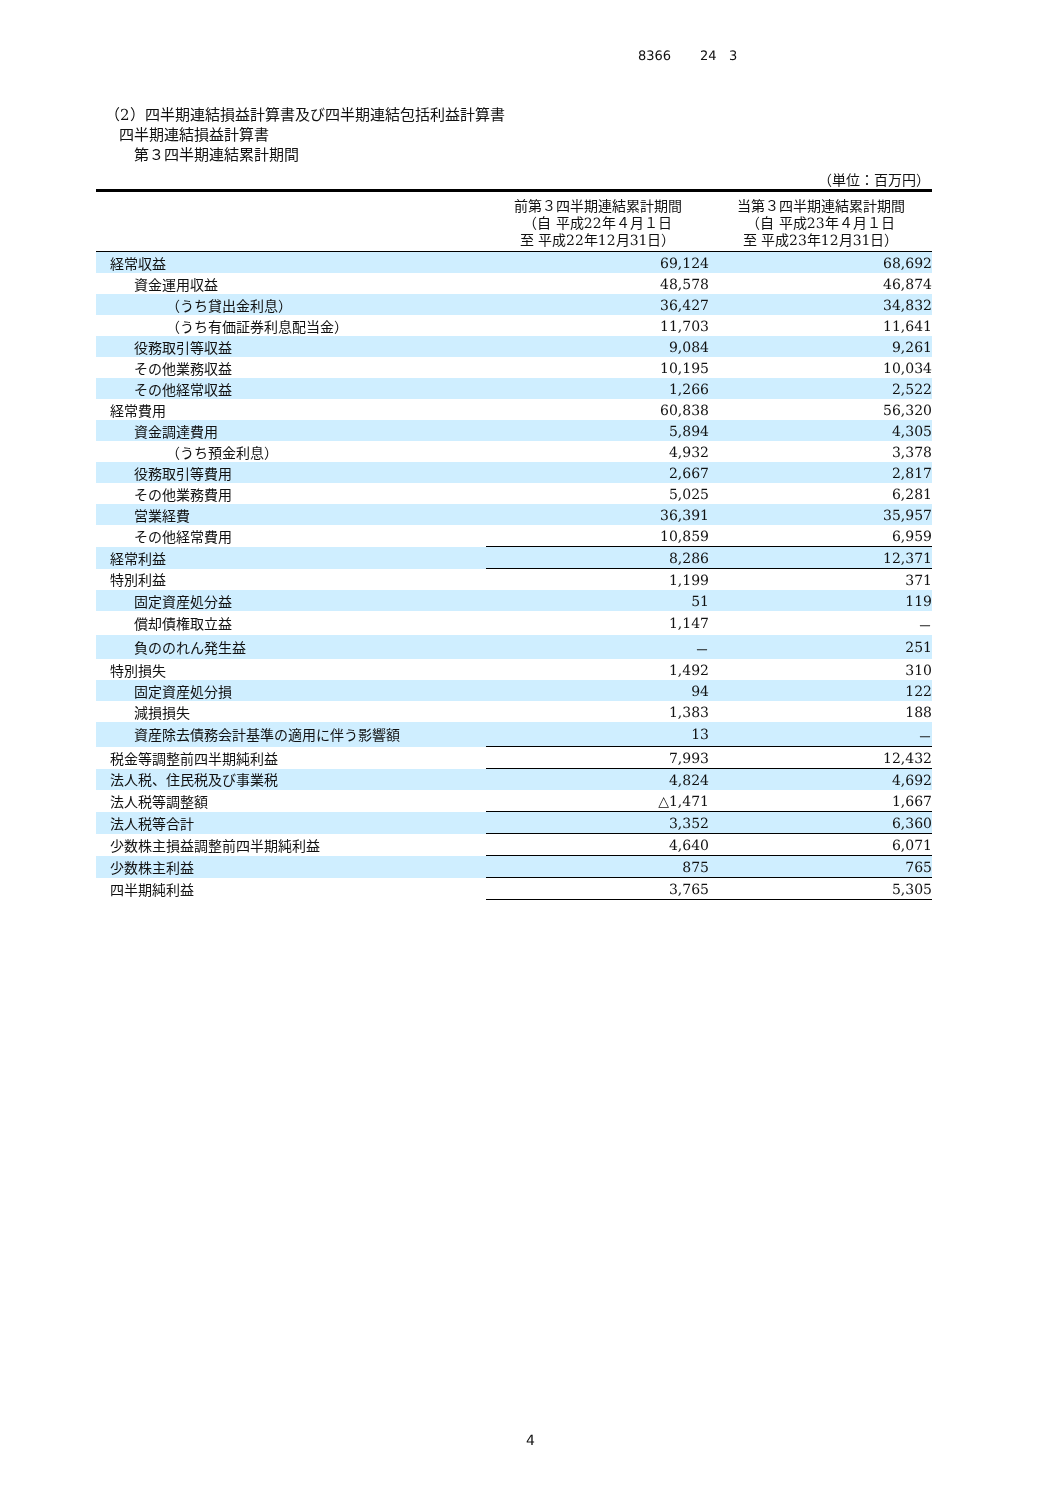8366 24 3
（2）四半期連結損益計算書及び四半期連結包括利益計算書
四半期連結損益計算書
第３四半期連結累計期間
（単位：百万円）
| | 前第３四半期連結累計期間 （自 平成22年４月１日 至 平成22年12月31日） | 当第３四半期連結累計期間 （自 平成23年４月１日 至 平成23年12月31日） |
| --- | --- | --- |
| 経常収益 | 69,124 | 68,692 |
| 資金運用収益 | 48,578 | 46,874 |
| （うち貸出金利息） | 36,427 | 34,832 |
| （うち有価証券利息配当金） | 11,703 | 11,641 |
| 役務取引等収益 | 9,084 | 9,261 |
| その他業務収益 | 10,195 | 10,034 |
| その他経常収益 | 1,266 | 2,522 |
| 経常費用 | 60,838 | 56,320 |
| 資金調達費用 | 5,894 | 4,305 |
| （うち預金利息） | 4,932 | 3,378 |
| 役務取引等費用 | 2,667 | 2,817 |
| その他業務費用 | 5,025 | 6,281 |
| 営業経費 | 36,391 | 35,957 |
| その他経常費用 | 10,859 | 6,959 |
| 経常利益 | 8,286 | 12,371 |
| 特別利益 | 1,199 | 371 |
| 固定資産処分益 | 51 | 119 |
| 償却債権取立益 | 1,147 | － |
| 負ののれん発生益 | － | 251 |
| 特別損失 | 1,492 | 310 |
| 固定資産処分損 | 94 | 122 |
| 減損損失 | 1,383 | 188 |
| 資産除去債務会計基準の適用に伴う影響額 | 13 | － |
| 税金等調整前四半期純利益 | 7,993 | 12,432 |
| 法人税、住民税及び事業税 | 4,824 | 4,692 |
| 法人税等調整額 | △1,471 | 1,667 |
| 法人税等合計 | 3,352 | 6,360 |
| 少数株主損益調整前四半期純利益 | 4,640 | 6,071 |
| 少数株主利益 | 875 | 765 |
| 四半期純利益 | 3,765 | 5,305 |
4